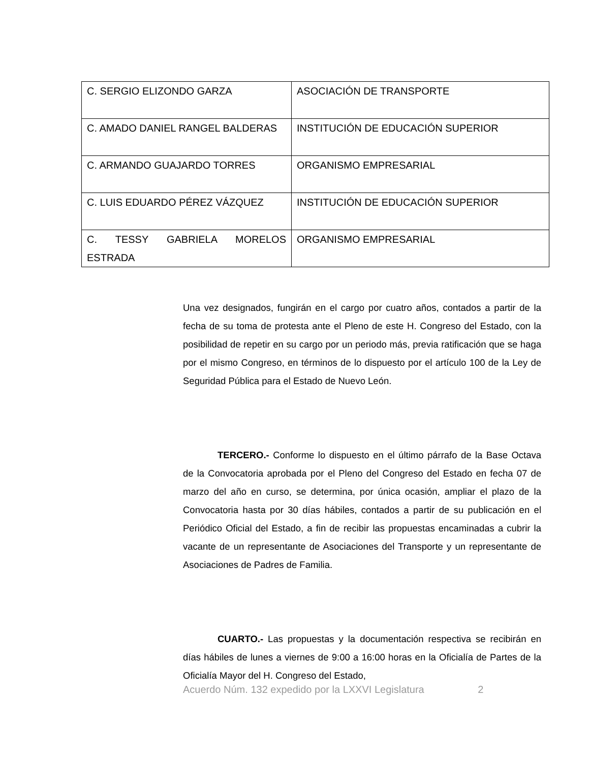| C. SERGIO ELIZONDO GARZA | ASOCIACIÓN DE TRANSPORTE |
| C. AMADO DANIEL RANGEL BALDERAS | INSTITUCIÓN DE EDUCACIÓN SUPERIOR |
| C. ARMANDO GUAJARDO TORRES | ORGANISMO EMPRESARIAL |
| C. LUIS EDUARDO PÉREZ VÁZQUEZ | INSTITUCIÓN DE EDUCACIÓN SUPERIOR |
| C. TESSY GABRIELA MORELOS ESTRADA | ORGANISMO EMPRESARIAL |
Una vez designados, fungirán en el cargo por cuatro años, contados a partir de la fecha de su toma de protesta ante el Pleno de este H. Congreso del Estado, con la posibilidad de repetir en su cargo por un periodo más, previa ratificación que se haga por el mismo Congreso, en términos de lo dispuesto por el artículo 100 de la Ley de Seguridad Pública para el Estado de Nuevo León.
TERCERO.- Conforme lo dispuesto en el último párrafo de la Base Octava de la Convocatoria aprobada por el Pleno del Congreso del Estado en fecha 07 de marzo del año en curso, se determina, por única ocasión, ampliar el plazo de la Convocatoria hasta por 30 días hábiles, contados a partir de su publicación en el Periódico Oficial del Estado, a fin de recibir las propuestas encaminadas a cubrir la vacante de un representante de Asociaciones del Transporte y un representante de Asociaciones de Padres de Familia.
CUARTO.- Las propuestas y la documentación respectiva se recibirán en días hábiles de lunes a viernes de 9:00 a 16:00 horas en la Oficialía de Partes de la Oficialía Mayor del H. Congreso del Estado,
Acuerdo Núm. 132 expedido por la LXXVI Legislatura 2